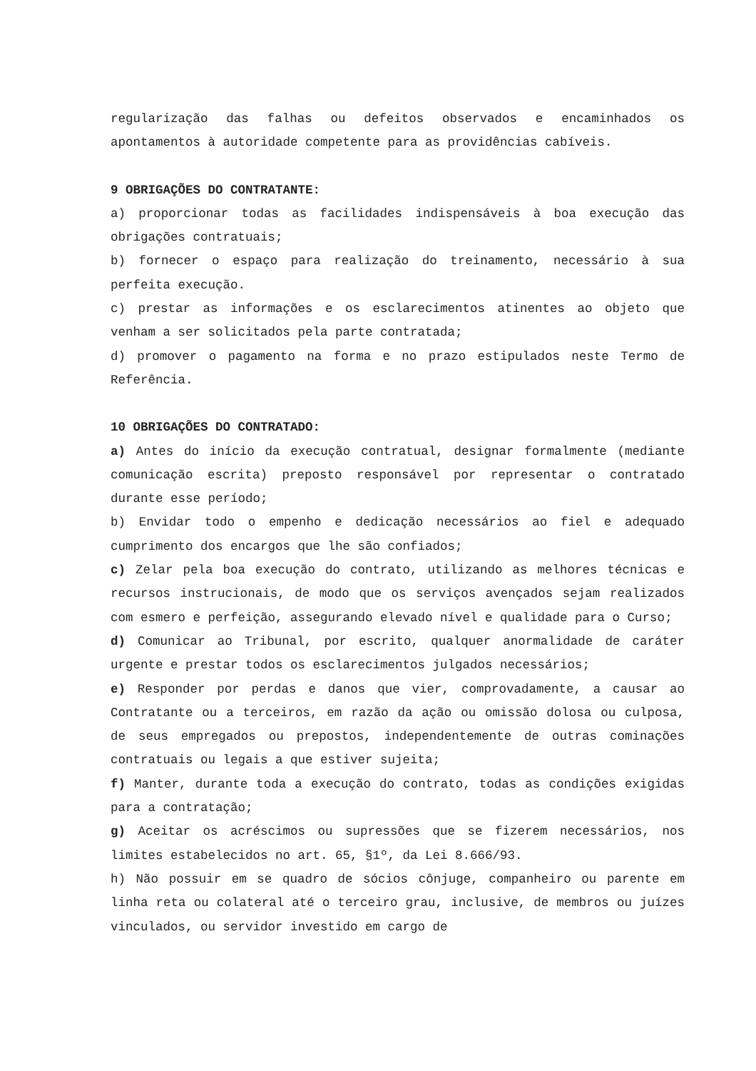regularização das falhas ou defeitos observados e encaminhados os apontamentos à autoridade competente para as providências cabíveis.
9 OBRIGAÇÕES DO CONTRATANTE:
a) proporcionar todas as facilidades indispensáveis à boa execução das obrigações contratuais;
b) fornecer o espaço para realização do treinamento, necessário à sua perfeita execução.
c) prestar as informações e os esclarecimentos atinentes ao objeto que venham a ser solicitados pela parte contratada;
d) promover o pagamento na forma e no prazo estipulados neste Termo de Referência.
10 OBRIGAÇÕES DO CONTRATADO:
a) Antes do início da execução contratual, designar formalmente (mediante comunicação escrita) preposto responsável por representar o contratado durante esse período;
b) Envidar todo o empenho e dedicação necessários ao fiel e adequado cumprimento dos encargos que lhe são confiados;
c) Zelar pela boa execução do contrato, utilizando as melhores técnicas e recursos instrucionais, de modo que os serviços avençados sejam realizados com esmero e perfeição, assegurando elevado nível e qualidade para o Curso;
d) Comunicar ao Tribunal, por escrito, qualquer anormalidade de caráter urgente e prestar todos os esclarecimentos julgados necessários;
e) Responder por perdas e danos que vier, comprovadamente, a causar ao Contratante ou a terceiros, em razão da ação ou omissão dolosa ou culposa, de seus empregados ou prepostos, independentemente de outras cominações contratuais ou legais a que estiver sujeita;
f) Manter, durante toda a execução do contrato, todas as condições exigidas para a contratação;
g) Aceitar os acréscimos ou supressões que se fizerem necessários, nos limites estabelecidos no art. 65, §1º, da Lei 8.666/93.
h) Não possuir em se quadro de sócios cônjuge, companheiro ou parente em linha reta ou colateral até o terceiro grau, inclusive, de membros ou juízes vinculados, ou servidor investido em cargo de